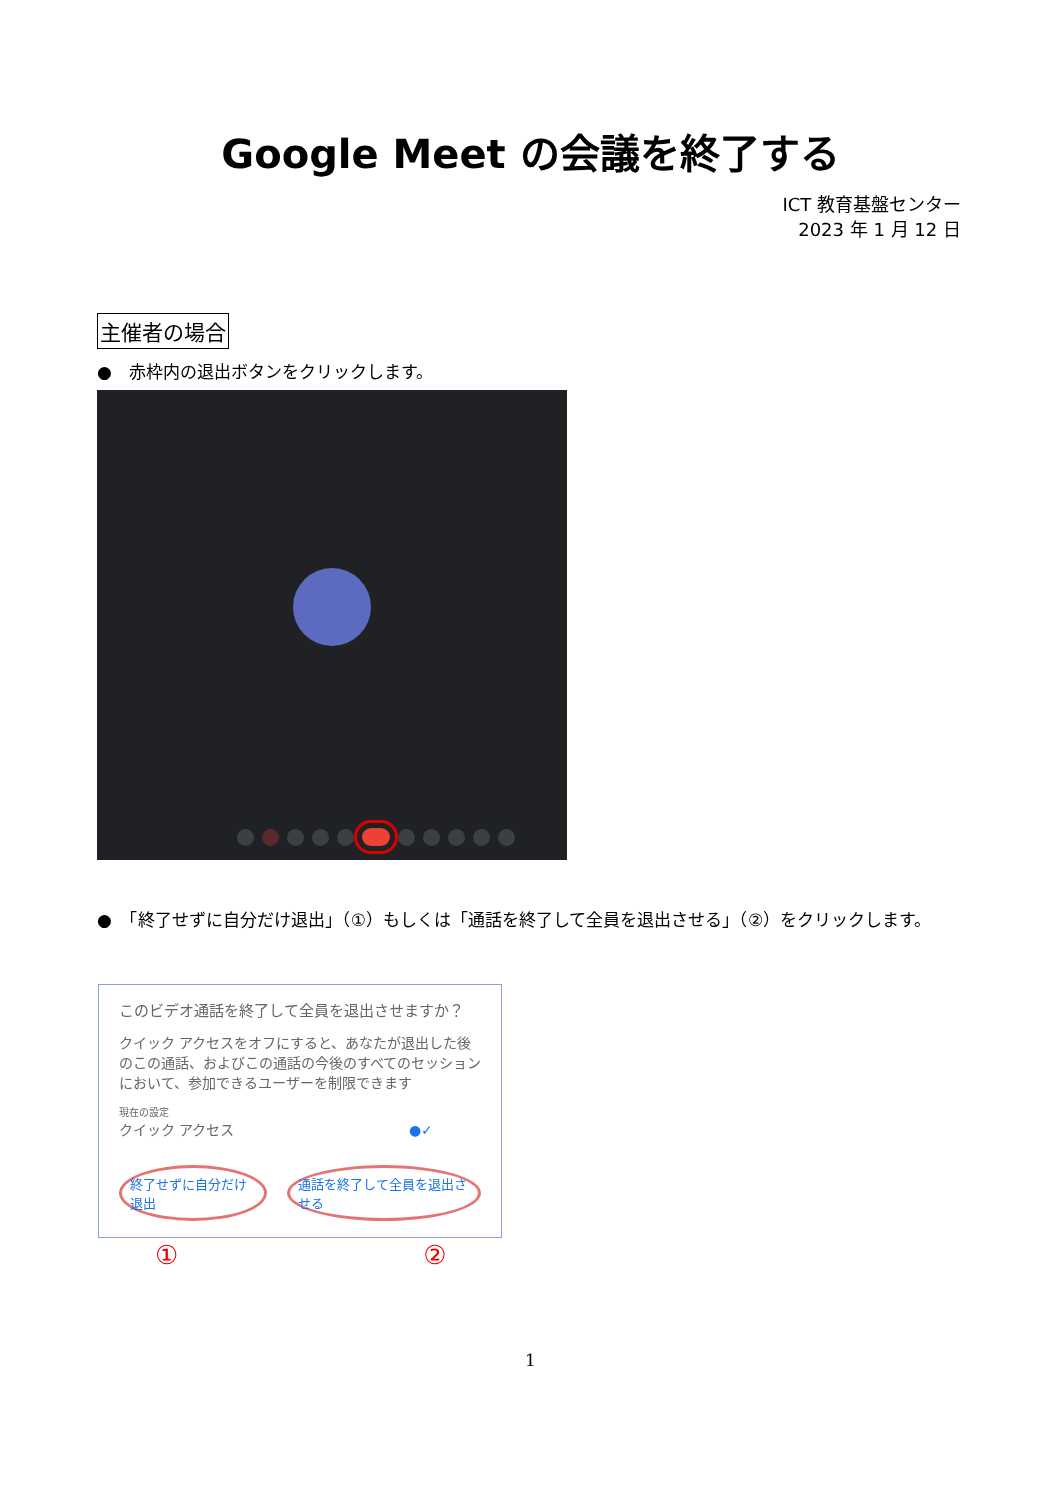Google Meet の会議を終了する
ICT 教育基盤センター
2023 年 1 月 12 日
主催者の場合
●　赤枠内の退出ボタンをクリックします。
●　「終了せずに自分だけ退出」（①）もしくは「通話を終了して全員を退出させる」（②）をクリックします。
このビデオ通話を終了して全員を退出させますか？
クイック アクセスをオフにすると、あなたが退出した後のこの通話、およびこの通話の今後のすべてのセッションにおいて、参加できるユーザーを制限できます
現在の設定
クイック アクセス ●✓
終了せずに自分だけ退出 通話を終了して全員を退出させる
① ②
1